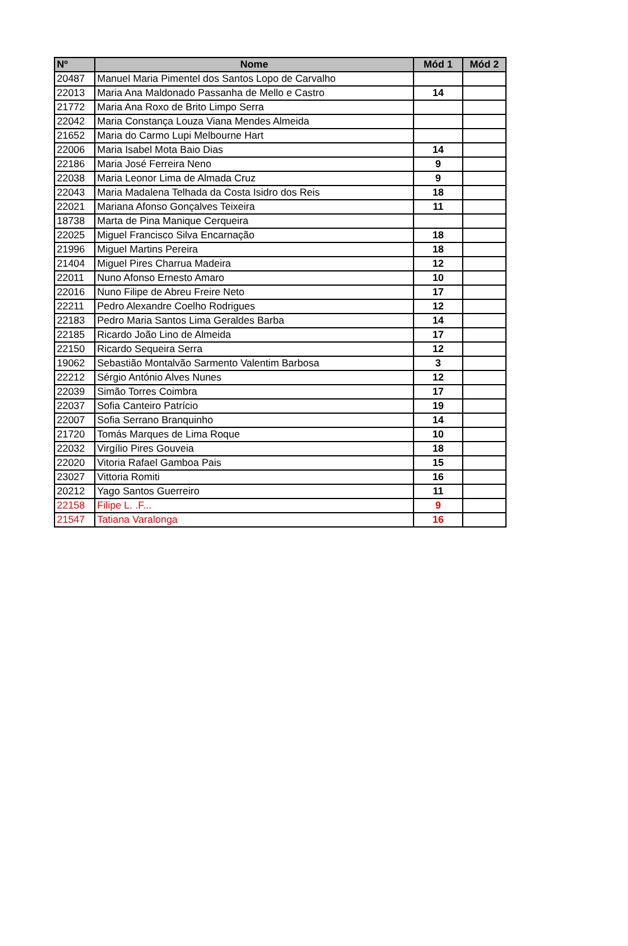| Nº | Nome | Mód 1 | Mód 2 |
| --- | --- | --- | --- |
| 20487 | Manuel Maria Pimentel dos Santos Lopo de Carvalho | | |
| 22013 | Maria Ana Maldonado Passanha de Mello e Castro | 14 | |
| 21772 | Maria Ana Roxo de Brito Limpo Serra | | |
| 22042 | Maria Constança Louza Viana Mendes Almeida | | |
| 21652 | Maria do Carmo Lupi Melbourne Hart | | |
| 22006 | Maria Isabel Mota Baio Dias | 14 | |
| 22186 | Maria José Ferreira Neno | 9 | |
| 22038 | Maria Leonor Lima de Almada Cruz | 9 | |
| 22043 | Maria Madalena Telhada da Costa Isidro dos Reis | 18 | |
| 22021 | Mariana Afonso Gonçalves Teixeira | 11 | |
| 18738 | Marta de Pina Manique Cerqueira | | |
| 22025 | Miguel Francisco Silva Encarnação | 18 | |
| 21996 | Miguel Martins Pereira | 18 | |
| 21404 | Miguel Pires Charrua Madeira | 12 | |
| 22011 | Nuno Afonso Ernesto Amaro | 10 | |
| 22016 | Nuno Filipe de Abreu Freire Neto | 17 | |
| 22211 | Pedro Alexandre Coelho Rodrigues | 12 | |
| 22183 | Pedro Maria Santos Lima Geraldes Barba | 14 | |
| 22185 | Ricardo João Lino de Almeida | 17 | |
| 22150 | Ricardo Sequeira Serra | 12 | |
| 19062 | Sebastião Montalvão Sarmento Valentim Barbosa | 3 | |
| 22212 | Sérgio António Alves Nunes | 12 | |
| 22039 | Simão Torres Coimbra | 17 | |
| 22037 | Sofia Canteiro Patrício | 19 | |
| 22007 | Sofia Serrano Branquinho | 14 | |
| 21720 | Tomás Marques de Lima Roque | 10 | |
| 22032 | Virgílio Pires Gouveia | 18 | |
| 22020 | Vitoria Rafael Gamboa Pais | 15 | |
| 23027 | Vittoria Romiti | 16 | |
| 20212 | Yago Santos Guerreiro | 11 | |
| 22158 | Filipe L. .F... | 9 | |
| 21547 | Tatiana Varalonga | 16 | |